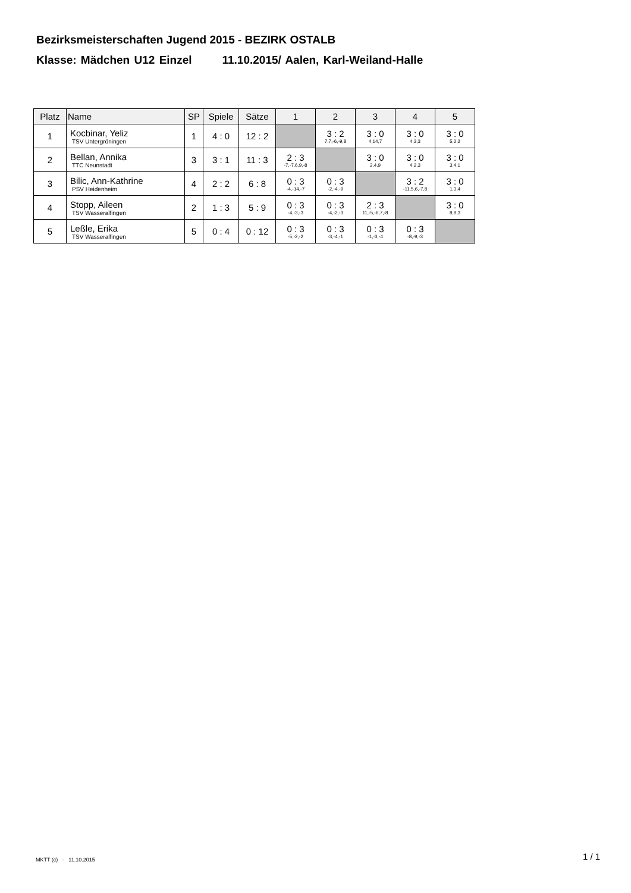Bezirksmeisterschaften Jugend 2015 - BEZIRK OSTALB
Klasse: Mädchen U12 Einzel 11.10.2015/ Aalen, Karl-Weiland-Halle
| Platz | Name | SP | Spiele | Sätze | 1 | 2 | 3 | 4 | 5 |
| --- | --- | --- | --- | --- | --- | --- | --- | --- | --- |
| 1 | Kocbinar, Yeliz TSV Untergröningen | 1 | 4 : 0 | 12 : 2 | | 3 : 2 7,7,-6,-9,8 | 3 : 0 4,14,7 | 3 : 0 4,3,3 | 3 : 0 5,2,2 |
| 2 | Bellan, Annika TTC Neunstadt | 3 | 3 : 1 | 11 : 3 | 2 : 3 -7,-7,6,9,-8 | | 3 : 0 2,4,9 | 3 : 0 4,2,3 | 3 : 0 3,4,1 |
| 3 | Bilic, Ann-Kathrine PSV Heidenheim | 4 | 2 : 2 | 6 : 8 | 0 : 3 -4,-14,-7 | 0 : 3 -2,-4,-9 | | 3 : 2 -11,5,6,-7,8 | 3 : 0 1,3,4 |
| 4 | Stopp, Aileen TSV Wasseralfingen | 2 | 1 : 3 | 5 : 9 | 0 : 3 -4,-3,-3 | 0 : 3 -4,-2,-3 | 2 : 3 11,-5,-6,7,-8 | | 3 : 0 8,9,3 |
| 5 | Leßle, Erika TSV Wasseralfingen | 5 | 0 : 4 | 0 : 12 | 0 : 3 -5,-2,-2 | 0 : 3 -3,-4,-1 | 0 : 3 -1,-3,-4 | 0 : 3 -8,-9,-3 | |
MKTT (c) - 11.10.2015 1 / 1